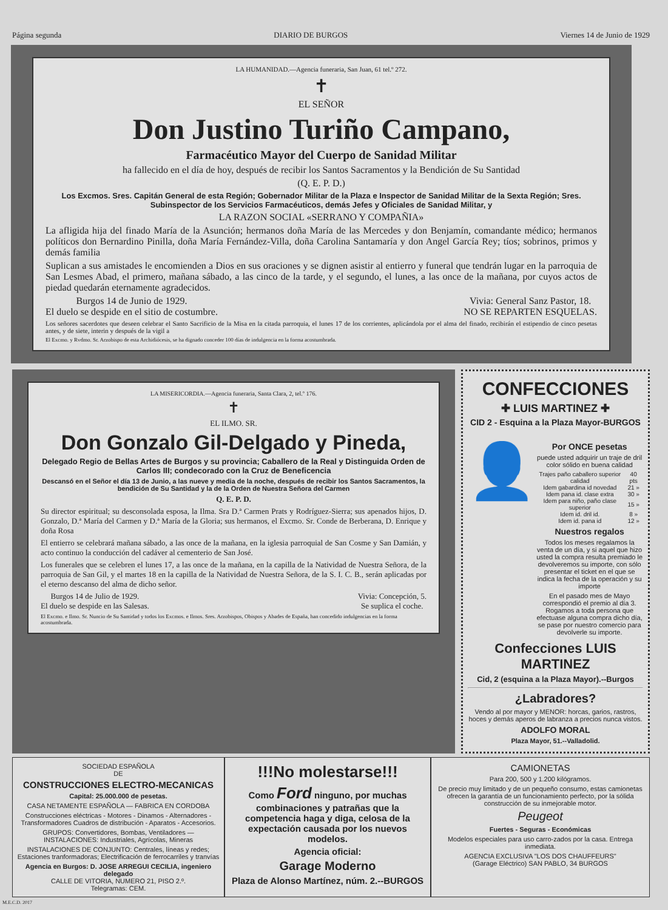Página segunda DIARIO DE BURGOS Viernes 14 de Junio de 1929
LA HUMANIDAD.—Agencia funeraria, San Juan, 61 tel.º 272.
✝
EL SEÑOR
Don Justino Turiño Campano,
Farmacéutico Mayor del Cuerpo de Sanidad Militar
ha fallecido en el día de hoy, después de recibir los Santos Sacramentos y la Bendición de Su Santidad
(Q. E. P. D.)
Los Excmos. Sres. Capitán General de esta Región; Gobernador Militar de la Plaza e Inspector de Sanidad Militar de la Sexta Región; Sres. Subinspector de los Servicios Farmacéuticos, demás Jefes y Oficiales de Sanidad Militar, y
LA RAZON SOCIAL «SERRANO Y COMPAÑIA»
La afligida hija del finado María de la Asunción; hermanos doña María de las Mercedes y don Benjamín, comandante médico; hermanos políticos don Bernardino Pinilla, doña María Fernández-Villa, doña Carolina Santamaría y don Angel García Rey; tíos; sobrinos, primos y demás familia
Suplican a sus amistades le encomienden a Dios en sus oraciones y se dignen asistir al entierro y funeral que tendrán lugar en la parroquia de San Lesmes Abad, el primero, mañana sábado, a las cinco de la tarde, y el segundo, el lunes, a las once de la mañana, por cuyos actos de piedad quedarán eternamente agradecidos.
Burgos 14 de Junio de 1929.
El duelo se despide en el sitio de costumbre. Vivia: General Sanz Pastor, 18.
NO SE REPARTEN ESQUELAS.
Los señores sacerdotes que deseen celebrar el Santo Sacrificio de la Misa en la citada parroquia, el lunes 17 de los corrientes, aplicándola por el alma del finado, recibirán el estipendio de cinco pesetas antes, y de siete, interin y después de la vigil a
El Excmo. y Rvdmo. Sr. Arzobispo de esta Archidiócesis, se ha dignado conceder 100 días de indulgencia en la forma acostumbrada.
LA MISERICORDIA.—Agencia funeraria, Santa Clara, 2, tel.º 176.
✝
EL ILMO. SR.
Don Gonzalo Gil-Delgado y Pineda,
Delegado Regio de Bellas Artes de Burgos y su provincia; Caballero de la Real y Distinguida Orden de Carlos III; condecorado con la Cruz de Beneficencia
Descansó en el Señor el día 13 de Junio, a las nueve y media de la noche, después de recibir los Santos Sacramentos, la bendición de Su Santidad y la de la Orden de Nuestra Señora del Carmen
Q. E. P. D.
Su director espiritual; su desconsolada esposa, la Ilma. Sra D.ª Carmen Prats y Rodríguez-Sierra; sus apenados hijos, D. Gonzalo, D.ª María del Carmen y D.ª María de la Gloria; sus hermanos, el Excmo. Sr. Conde de Berberana, D. Enrique y doña Rosa
El entierro se celebrará mañana sábado, a las once de la mañana, en la iglesia parroquial de San Cosme y San Damián, y acto continuo la conducción del cadáver al cementerio de San José.
Los funerales que se celebren el lunes 17, a las once de la mañana, en la capilla de la Natividad de Nuestra Señora, de la parroquia de San Gil, y el martes 18 en la capilla de la Natividad de Nuestra Señora, de la S. I. C. B., serán aplicadas por el eterno descanso del alma de dicho señor.
Burgos 14 de Julio de 1929.
El duelo se despide en las Salesas. Vivia: Concepción, 5.
Se suplica el coche.
El Excmo. e Ilmo. Sr. Nuncio de Su Santidad y todos los Excmos. e Ilmos. Sres. Arzobispos, Obispos y Abades de España, han concedido indulgencias en la forma acostumbrada.
CONFECCIONES
✚ LUIS MARTINEZ ✚
CID 2 - Esquina a la Plaza Mayor-BURGOS
👤
Por ONCE pesetas
puede usted adquirir un traje de dril color sólido en buena calidad
| Trajes paño caballero superior calidad | 40 pts |
| Idem gabardina id novedad | 21 » |
| Idem pana id. clase extra | 30 » |
| Idem para niño, paño clase superior | 15 » |
| Idem id. dril id. | 8 » |
| Idem id. pana id | 12 » |
Nuestros regalos
Todos los meses regalamos la venta de un día, y si aquel que hizo usted la compra resulta premiado le devolveremos su importe, con sólo presentar el ticket en el que se indica la fecha de la operación y su importe
En el pasado mes de Mayo correspondió el premio al día 3. Rogamos a toda persona que efectuase alguna compra dicho día, se pase por nuestro comercio para devolverle su importe.
Confecciones LUIS MARTINEZ
Cid, 2 (esquina a la Plaza Mayor).--Burgos
¿Labradores?
Vendo al por mayor y MENOR: horcas, garios, rastros, hoces y demás aperos de labranza a precios nunca vistos.
ADOLFO MORAL
Plaza Mayor, 51.--Valladolid.
SOCIEDAD ESPAÑOLA
DE
CONSTRUCCIONES ELECTRO-MECANICAS
Capital: 25.000.000 de pesetas.
CASA NETAMENTE ESPAÑOLA — FABRICA EN CORDOBA
Construcciones eléctricas - Motores - Dinamos - Alternadores - Transformadores Cuadros de distribución - Aparatos - Accesorios.
GRUPOS: Convertidores, Bombas, Ventiladores — INSTALACIONES: Industriales, Agrícolas, Mineras
INSTALACIONES DE CONJUNTO: Centrales, líneas y redes; Estaciones tranformadoras; Electrificación de ferrocarriles y tranvías
Agencia en Burgos: D. JOSE ARREGUI CECILIA, ingeniero delegado
CALLE DE VITORIA, NUMERO 21, PISO 2.º.
Telegramas: CEM.
!!!No molestarse!!!
Como Ford ninguno, por muchas combinaciones y patrañas que la competencia haga y diga, celosa de la expectación causada por los nuevos modelos.
Agencia oficial:
Garage Moderno
Plaza de Alonso Martínez, núm. 2.--BURGOS
CAMIONETAS
Para 200, 500 y 1.200 kilógramos.
De precio muy limitado y de un pequeño consumo, estas camionetas ofrecen la garantía de un funcionamiento perfecto, por la sólida construcción de su inmejorable motor.
Peugeot
Fuertes - Seguras - Económicas
Modelos especiales para uso carro-zados por la casa. Entrega inmediata.
AGENCIA EXCLUSIVA "LOS DOS CHAUFFEURS"
(Garage Eléctrico) SAN PABLO, 34 BURGOS
M.E.C.D. 2017